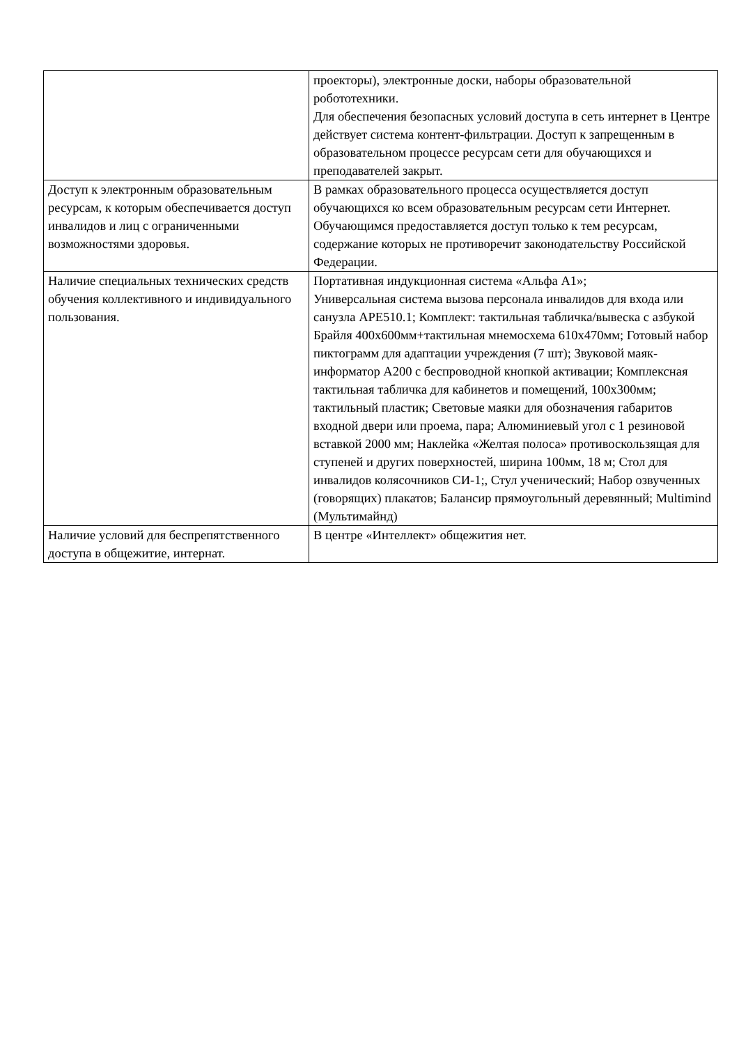| | проекторы), электронные доски, наборы образовательной робототехники. Для обеспечения безопасных условий доступа в сеть интернет в Центре действует система контент-фильтрации. Доступ к запрещенным в образовательном процессе ресурсам сети для обучающихся и преподавателей закрыт. |
| Доступ к электронным образовательным ресурсам, к которым обеспечивается доступ инвалидов и лиц с ограниченными возможностями здоровья. | В рамках образовательного процесса осуществляется доступ обучающихся ко всем образовательным ресурсам сети Интернет. Обучающимся предоставляется доступ только к тем ресурсам, содержание которых не противоречит законодательству Российской Федерации. |
| Наличие специальных технических средств обучения коллективного и индивидуального пользования. | Портативная индукционная система «Альфа А1»; Универсальная система вызова персонала инвалидов для входа или санузла APE510.1; Комплект: тактильная табличка/вывеска с азбукой Брайля 400x600мм+тактильная мнемосхема 610x470мм; Готовый набор пиктограмм для адаптации учреждения (7 шт); Звуковой маяк-информатор А200 с беспроводной кнопкой активации; Комплексная тактильная табличка для кабинетов и помещений, 100x300мм; тактильный пластик; Световые маяки для обозначения габаритов входной двери или проема, пара; Алюминиевый угол с 1 резиновой вставкой 2000 мм; Наклейка «Желтая полоса» противоскользящая для ступеней и других поверхностей, ширина 100мм, 18 м; Стол для инвалидов колясочников СИ-1;, Стул ученический; Набор озвученных (говорящих) плакатов; Балансир прямоугольный деревянный; Multimind (Мультимайнд) |
| Наличие условий для беспрепятственного доступа в общежитие, интернат. | В центре «Интеллект» общежития нет. |